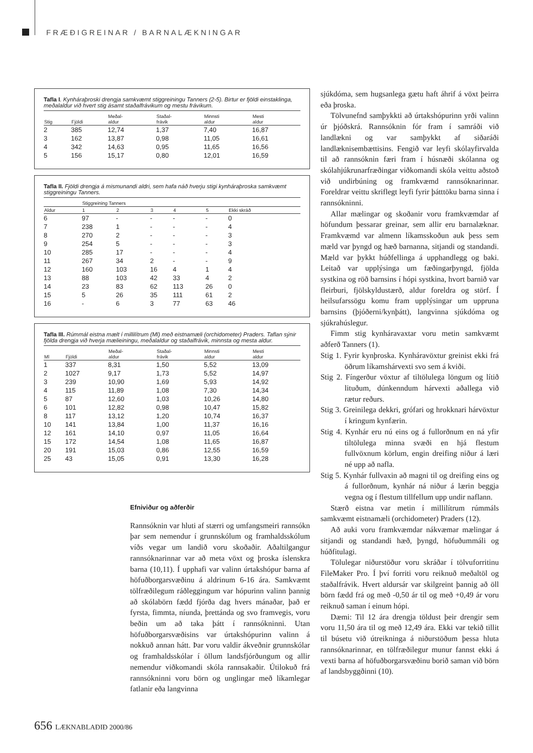FRÆÐIGREINAR / BARNALÆKNINGAR
Tafla I. Kynháraþroski drengja samkvæmt stiggreiningu Tanners (2-5). Birtur er fjöldi einstaklinga, meðalaldur við hvert stig ásamt staðalfrávikum og mestu frávikum.
| Stig | Fjöldi | Meðal- aldur | Staðal- frávik | Minnsti aldur | Mesti aldur |
| --- | --- | --- | --- | --- | --- |
| 2 | 385 | 12,74 | 1,37 | 7,40 | 16,87 |
| 3 | 162 | 13,87 | 0,98 | 11,05 | 16,61 |
| 4 | 342 | 14,63 | 0,95 | 11,65 | 16,56 |
| 5 | 156 | 15,17 | 0,80 | 12,01 | 16,59 |
Tafla II. Fjöldi drengja á mismunandi aldri, sem hafa náð hverju stigi kynháraþroska samkvæmt stiggreiningu Tanners.
| | Stiggreining Tanners | | | | | |
| --- | --- | --- | --- | --- | --- | --- |
| Aldur | 1 | 2 | 3 | 4 | 5 | Ekki skráð |
| 6 | 97 | - | - | - | - | 0 |
| 7 | 238 | 1 | - | - | - | 4 |
| 8 | 270 | 2 | - | - | - | 3 |
| 9 | 254 | 5 | - | - | - | 3 |
| 10 | 285 | 17 | - | - | - | 4 |
| 11 | 267 | 34 | 2 | - | - | 9 |
| 12 | 160 | 103 | 16 | 4 | 1 | 4 |
| 13 | 88 | 103 | 42 | 33 | 4 | 2 |
| 14 | 23 | 83 | 62 | 113 | 26 | 0 |
| 15 | 5 | 26 | 35 | 111 | 61 | 2 |
| 16 | - | 6 | 3 | 77 | 63 | 46 |
Tafla III. Rúmmál eistna mælt í millilítrum (Ml) með eistnamæli (orchidometer) Praders. Taflan sýnir fjölda drengja við hverja mælieiningu, meðalaldur og staðalfrávik, minnsta og mesta aldur.
| Ml | Fjöldi | Meðal- aldur | Staðal- frávik | Minnsti aldur | Mesti aldur |
| --- | --- | --- | --- | --- | --- |
| 1 | 337 | 8,31 | 1,50 | 5,52 | 13,09 |
| 2 | 1027 | 9,17 | 1,73 | 5,52 | 14,97 |
| 3 | 239 | 10,90 | 1,69 | 5,93 | 14,92 |
| 4 | 115 | 11,89 | 1,08 | 7,30 | 14,34 |
| 5 | 87 | 12,60 | 1,03 | 10,26 | 14,80 |
| 6 | 101 | 12,82 | 0,98 | 10,47 | 15,82 |
| 8 | 117 | 13,12 | 1,20 | 10,74 | 16,37 |
| 10 | 141 | 13,84 | 1,00 | 11,37 | 16,16 |
| 12 | 161 | 14,10 | 0,97 | 11,05 | 16,64 |
| 15 | 172 | 14,54 | 1,08 | 11,65 | 16,87 |
| 20 | 191 | 15,03 | 0,86 | 12,55 | 16,59 |
| 25 | 43 | 15,05 | 0,91 | 13,30 | 16,28 |
Efniviður og aðferðir
Rannsóknin var hluti af stærri og umfangsmeiri rannsókn þar sem nemendur í grunnskólum og framhaldsskólum víðs vegar um landið voru skoðaðir. Aðaltilgangur rannsóknarinnar var að meta vöxt og þroska íslenskra barna (10,11). Í upphafi var valinn úrtakshópur barna af höfuðborgarsvæðinu á aldrinum 6-16 ára. Samkvæmt tölfræðilegum ráðleggingum var hópurinn valinn þannig að skólabörn fædd fjórða dag hvers mánaðar, það er fyrsta, fimmta, níunda, þrettánda og svo framvegis, voru beðin um að taka þátt í rannsókninni. Utan höfuðborgarsvæðisins var úrtakshópurinn valinn á nokkuð annan hátt. Þar voru valdir ákveðnir grunnskólar og framhaldsskólar í öllum landsfjórðungum og allir nemendur viðkomandi skóla rannsakaðir. Útilokuð frá rannsókninni voru börn og unglingar með líkamlegar fatlanir eða langvinna
sjúkdóma, sem hugsanlega gætu haft áhrif á vöxt þeirra eða þroska.
Tölvunefnd samþykkti að úrtakshópurinn yrði valinn úr þjóðskrá. Rannsóknin fór fram í samráði við landlækni og var samþykkt af siðaráði landlæknisembættisins. Fengið var leyfi skólayfirvalda til að rannsóknin færi fram í húsnæði skólanna og skólahjúkrunarfræðingar viðkomandi skóla veittu aðstoð við undirbúning og framkvæmd rannsóknarinnar. Foreldrar veittu skriflegt leyfi fyrir þátttöku barna sinna í rannsókninni.
Allar mælingar og skoðanir voru framkvæmdar af höfundum þessarar greinar, sem allir eru barnalæknar. Framkvæmd var almenn líkamsskoðun auk þess sem mæld var þyngd og hæð barnanna, sitjandi og standandi. Mæld var þykkt húðfellinga á upphandlegg og baki. Leitað var upplýsinga um fæðingarþyngd, fjölda systkina og röð barnsins í hópi systkina, hvort barnið var fleirburi, fjölskyldustærð, aldur foreldra og störf. Í heilsufarssögu komu fram upplýsingar um uppruna barnsins (þjóðerni/kynþátt), langvinna sjúkdóma og sjúkrahúslegur.
Fimm stig kynháravaxtar voru metin samkvæmt aðferð Tanners (1).
Stig 1. Fyrir kynþroska. Kynháravöxtur greinist ekki frá öðrum líkamshárvexti svo sem á kviði.
Stig 2. Fíngerður vöxtur af tiltölulega löngum og lítið lituðum, dúnkenndum hárvexti aðallega við rætur reðurs.
Stig 3. Greinilega dekkri, grófari og hrokknari hárvöxtur í kringum kynfærin.
Stig 4. Kynhár eru nú eins og á fullorðnum en ná yfir tiltölulega minna svæði en hjá flestum fullvöxnum körlum, engin dreifing niður á læri né upp að nafla.
Stig 5. Kynhár fullvaxin að magni til og dreifing eins og á fullorðnum, kynhár ná niður á lærin beggja vegna og í flestum tillfellum upp undir naflann.
Stærð eistna var metin í millilítrum rúmmáls samkvæmt eistnamæli (orchidometer) Praders (12).
Að auki voru framkvæmdar nákvæmar mælingar á sitjandi og standandi hæð, þyngd, höfuðummáli og húðfitulagi.
Tölulegar niðurstöður voru skráðar í tölvuforritinu FileMaker Pro. Í því forriti voru reiknuð meðaltöl og staðalfrávik. Hvert aldursár var skilgreint þannig að öll börn fædd frá og með -0,50 ár til og með +0,49 ár voru reiknuð saman í einum hópi.
Dæmi: Til 12 ára drengja töldust þeir drengir sem voru 11,50 ára til og með 12,49 ára. Ekki var tekið tillit til búsetu við útreikninga á niðurstöðum þessa hluta rannsóknarinnar, en tölfræðilegur munur fannst ekki á vexti barna af höfuðborgarsvæðinu borið saman við börn af landsbyggðinni (10).
656 LÆKNABLAÐIÐ 2000/86